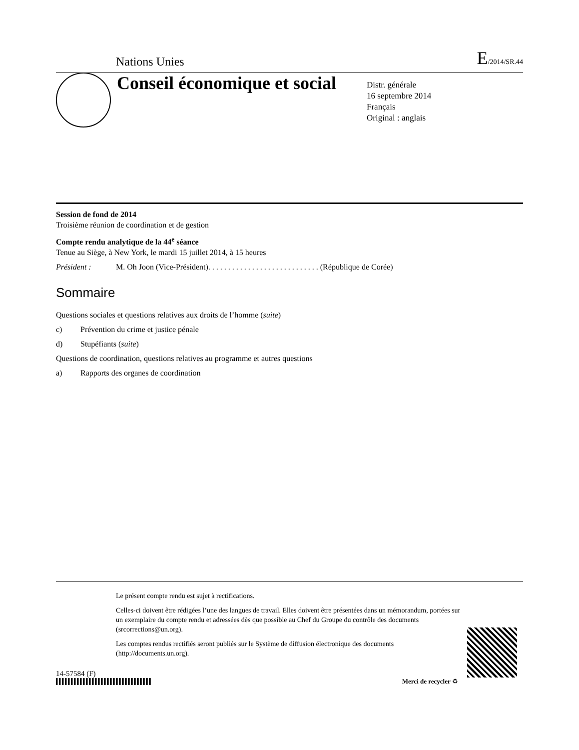Nations Unies E/2014/SR.44
Conseil économique et social
Distr. générale
16 septembre 2014
Français
Original : anglais
Session de fond de 2014
Troisième réunion de coordination et de gestion
Compte rendu analytique de la 44<sup>e</sup> séance
Tenue au Siège, à New York, le mardi 15 juillet 2014, à 15 heures
Président : M. Oh Joon (Vice-Président). . . . . . . . . . . . . . . . . . . . . . . . . . . . (République de Corée)
Sommaire
Questions sociales et questions relatives aux droits de l’homme (suite)
c) Prévention du crime et justice pénale
d) Stupéfiants (suite)
Questions de coordination, questions relatives au programme et autres questions
a) Rapports des organes de coordination
Le présent compte rendu est sujet à rectifications.
Celles-ci doivent être rédigées l’une des langues de travail. Elles doivent être présentées dans un mémorandum, portées sur un exemplaire du compte rendu et adressées dès que possible au Chef du Groupe du contrôle des documents (srcorrections@un.org).
Les comptes rendus rectifiés seront publiés sur le Système de diffusion électronique des documents (http://documents.un.org).
14-57584 (F)
Merci de recycler ♻